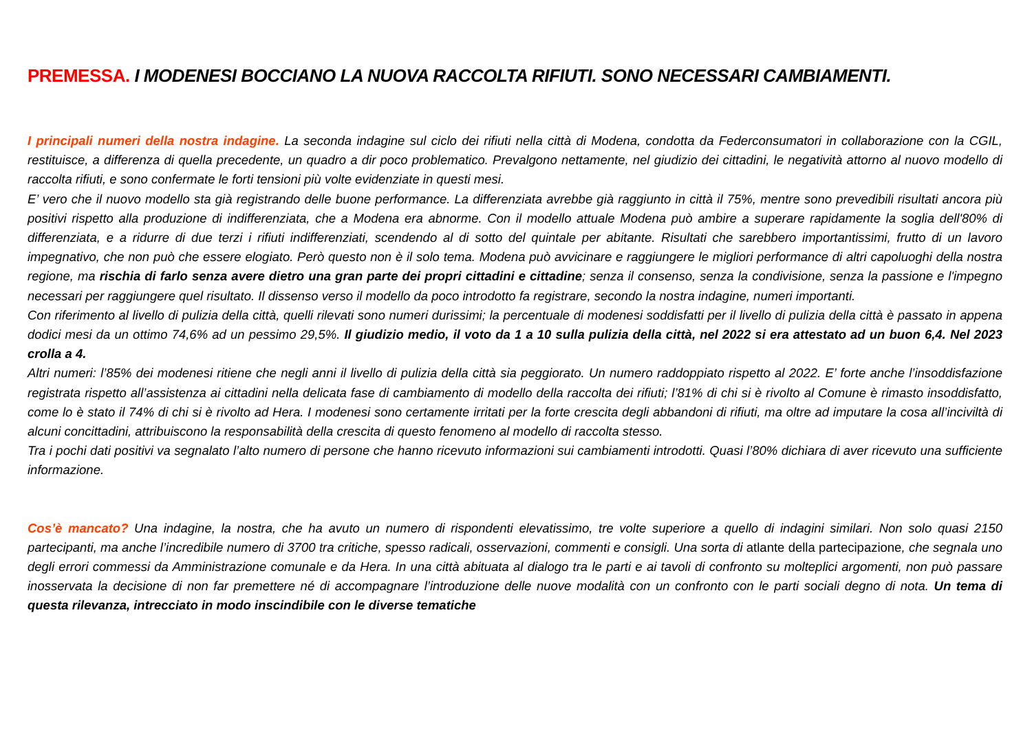PREMESSA. I MODENESI BOCCIANO LA NUOVA RACCOLTA RIFIUTI. SONO NECESSARI CAMBIAMENTI.
I principali numeri della nostra indagine. La seconda indagine sul ciclo dei rifiuti nella città di Modena, condotta da Federconsumatori in collaborazione con la CGIL, restituisce, a differenza di quella precedente, un quadro a dir poco problematico. Prevalgono nettamente, nel giudizio dei cittadini, le negatività attorno al nuovo modello di raccolta rifiuti, e sono confermate le forti tensioni più volte evidenziate in questi mesi.
E’ vero che il nuovo modello sta già registrando delle buone performance. La differenziata avrebbe già raggiunto in città il 75%, mentre sono prevedibili risultati ancora più positivi rispetto alla produzione di indifferenziata, che a Modena era abnorme. Con il modello attuale Modena può ambire a superare rapidamente la soglia dell'80% di differenziata, e a ridurre di due terzi i rifiuti indifferenziati, scendendo al di sotto del quintale per abitante. Risultati che sarebbero importantissimi, frutto di un lavoro impegnativo, che non può che essere elogiato. Però questo non è il solo tema. Modena può avvicinare e raggiungere le migliori performance di altri capoluoghi della nostra regione, ma rischia di farlo senza avere dietro una gran parte dei propri cittadini e cittadine; senza il consenso, senza la condivisione, senza la passione e l'impegno necessari per raggiungere quel risultato. Il dissenso verso il modello da poco introdotto fa registrare, secondo la nostra indagine, numeri importanti.
Con riferimento al livello di pulizia della città, quelli rilevati sono numeri durissimi; la percentuale di modenesi soddisfatti per il livello di pulizia della città è passato in appena dodici mesi da un ottimo 74,6% ad un pessimo 29,5%. Il giudizio medio, il voto da 1 a 10 sulla pulizia della città, nel 2022 si era attestato ad un buon 6,4. Nel 2023 crolla a 4.
Altri numeri: l’85% dei modenesi ritiene che negli anni il livello di pulizia della città sia peggiorato. Un numero raddoppiato rispetto al 2022. E’ forte anche l’insoddisfazione registrata rispetto all’assistenza ai cittadini nella delicata fase di cambiamento di modello della raccolta dei rifiuti; l’81% di chi si è rivolto al Comune è rimasto insoddisfatto, come lo è stato il 74% di chi si è rivolto ad Hera. I modenesi sono certamente irritati per la forte crescita degli abbandoni di rifiuti, ma oltre ad imputare la cosa all’inciviltà di alcuni concittadini, attribuiscono la responsabilità della crescita di questo fenomeno al modello di raccolta stesso.
Tra i pochi dati positivi va segnalato l’alto numero di persone che hanno ricevuto informazioni sui cambiamenti introdotti. Quasi l’80% dichiara di aver ricevuto una sufficiente informazione.
Cos’è mancato? Una indagine, la nostra, che ha avuto un numero di rispondenti elevatissimo, tre volte superiore a quello di indagini similari. Non solo quasi 2150 partecipanti, ma anche l’incredibile numero di 3700 tra critiche, spesso radicali, osservazioni, commenti e consigli. Una sorta di atlante della partecipazione, che segnala uno degli errori commessi da Amministrazione comunale e da Hera. In una città abituata al dialogo tra le parti e ai tavoli di confronto su molteplici argomenti, non può passare inosservata la decisione di non far premettere né di accompagnare l’introduzione delle nuove modalità con un confronto con le parti sociali degno di nota. Un tema di questa rilevanza, intrecciato in modo inscindibile con le diverse tematiche